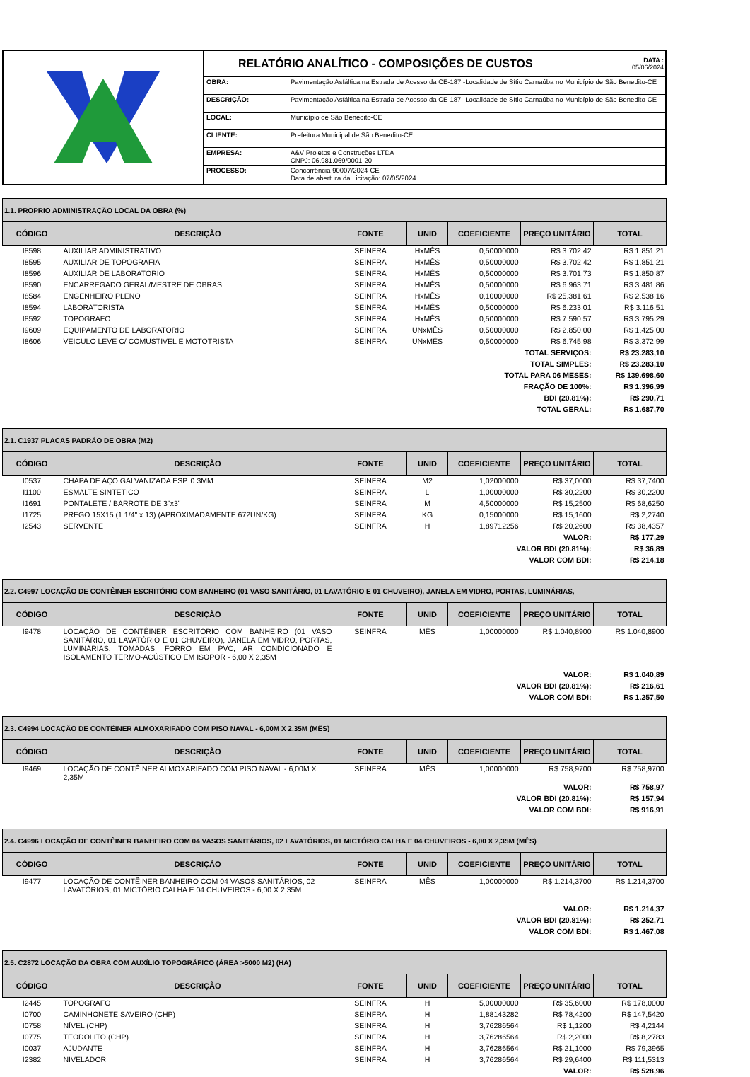RELATÓRIO ANALÍTICO - COMPOSIÇÕES DE CUSTOS DATA :
05/06/2024
| OBRA: | Pavimentação Asfáltica na Estrada de Acesso da CE-187 -Localidade de Sítio Carnaúba no Município de São Benedito-CE |
| DESCRIÇÃO: | Pavimentação Asfáltica na Estrada de Acesso da CE-187 -Localidade de Sítio Carnaúba no Município de São Benedito-CE |
| LOCAL: | Município de São Benedito-CE |
| CLIENTE: | Prefeitura Municipal de São Benedito-CE |
| EMPRESA: | A&V Projetos e Construções LTDA CNPJ: 06.981.069/0001-20 |
| PROCESSO: | Concorrência 90007/2024-CE Data de abertura da Licitação: 07/05/2024 |
| 1.1. PROPRIO ADMINISTRAÇÃO LOCAL DA OBRA (%) | | | | | | |
| --- | --- | --- | --- | --- | --- | --- |
| CÓDIGO | DESCRIÇÃO | FONTE | UNID | COEFICIENTE | PREÇO UNITÁRIO | TOTAL |
| I8598 | AUXILIAR ADMINISTRATIVO | SEINFRA | HxMÊS | 0,50000000 | R$ 3.702,42 | R$ 1.851,21 |
| I8595 | AUXILIAR DE TOPOGRAFIA | SEINFRA | HxMÊS | 0,50000000 | R$ 3.702,42 | R$ 1.851,21 |
| I8596 | AUXILIAR DE LABORATÓRIO | SEINFRA | HxMÊS | 0,50000000 | R$ 3.701,73 | R$ 1.850,87 |
| I8590 | ENCARREGADO GERAL/MESTRE DE OBRAS | SEINFRA | HxMÊS | 0,50000000 | R$ 6.963,71 | R$ 3.481,86 |
| I8584 | ENGENHEIRO PLENO | SEINFRA | HxMÊS | 0,10000000 | R$ 25.381,61 | R$ 2.538,16 |
| I8594 | LABORATORISTA | SEINFRA | HxMÊS | 0,50000000 | R$ 6.233,01 | R$ 3.116,51 |
| I8592 | TOPOGRAFO | SEINFRA | HxMÊS | 0,50000000 | R$ 7.590,57 | R$ 3.795,29 |
| I9609 | EQUIPAMENTO DE LABORATORIO | SEINFRA | UNxMÊS | 0,50000000 | R$ 2.850,00 | R$ 1.425,00 |
| I8606 | VEICULO LEVE C/ COMUSTIVEL E MOTOTRISTA | SEINFRA | UNxMÊS | 0,50000000 | R$ 6.745,98 | R$ 3.372,99 |
| TOTAL SERVIÇOS: | | | | | | R$ 23.283,10 |
| TOTAL SIMPLES: | | | | | | R$ 23.283,10 |
| TOTAL PARA 06 MESES: | | | | | | R$ 139.698,60 |
| FRAÇÃO DE 100%: | | | | | | R$ 1.396,99 |
| BDI (20.81%): | | | | | | R$ 290,71 |
| TOTAL GERAL: | | | | | | R$ 1.687,70 |
| 2.1. C1937 PLACAS PADRÃO DE OBRA (M2) | | | | | | |
| --- | --- | --- | --- | --- | --- | --- |
| CÓDIGO | DESCRIÇÃO | FONTE | UNID | COEFICIENTE | PREÇO UNITÁRIO | TOTAL |
| I0537 | CHAPA DE AÇO GALVANIZADA ESP. 0.3MM | SEINFRA | M2 | 1,02000000 | R$ 37,0000 | R$ 37,7400 |
| I1100 | ESMALTE SINTETICO | SEINFRA | L | 1,00000000 | R$ 30,2200 | R$ 30,2200 |
| I1691 | PONTALETE / BARROTE DE 3"x3" | SEINFRA | M | 4,50000000 | R$ 15,2500 | R$ 68,6250 |
| I1725 | PREGO 15X15 (1.1/4" x 13) (APROXIMADAMENTE 672UN/KG) | SEINFRA | KG | 0,15000000 | R$ 15,1600 | R$ 2,2740 |
| I2543 | SERVENTE | SEINFRA | H | 1,89712256 | R$ 20,2600 | R$ 38,4357 |
| VALOR: | | | | | | R$ 177,29 |
| VALOR BDI (20.81%): | | | | | | R$ 36,89 |
| VALOR COM BDI: | | | | | | R$ 214,18 |
| 2.2. C4997 LOCAÇÃO DE CONTÊINER ESCRITÓRIO COM BANHEIRO (01 VASO SANITÁRIO, 01 LAVATÓRIO E 01 CHUVEIRO), JANELA EM VIDRO, PORTAS, LUMINÁRIAS, | | | | | | |
| --- | --- | --- | --- | --- | --- | --- |
| CÓDIGO | DESCRIÇÃO | FONTE | UNID | COEFICIENTE | PREÇO UNITÁRIO | TOTAL |
| I9478 | LOCAÇÃO DE CONTÊINER ESCRITÓRIO COM BANHEIRO (01 VASO SANITÁRIO, 01 LAVATÓRIO E 01 CHUVEIRO), JANELA EM VIDRO, PORTAS, LUMINÁRIAS, TOMADAS, FORRO EM PVC, AR CONDICIONADO E ISOLAMENTO TERMO-ACÚSTICO EM ISOPOR - 6,00 X 2,35M | SEINFRA | MÊS | 1,00000000 | R$ 1.040,8900 | R$ 1.040,8900 |
| VALOR: | | | | | | R$ 1.040,89 |
| VALOR BDI (20.81%): | | | | | | R$ 216,61 |
| VALOR COM BDI: | | | | | | R$ 1.257,50 |
| 2.3. C4994 LOCAÇÃO DE CONTÊINER ALMOXARIFADO COM PISO NAVAL - 6,00M X 2,35M (MÊS) | | | | | | |
| --- | --- | --- | --- | --- | --- | --- |
| CÓDIGO | DESCRIÇÃO | FONTE | UNID | COEFICIENTE | PREÇO UNITÁRIO | TOTAL |
| I9469 | LOCAÇÃO DE CONTÊINER ALMOXARIFADO COM PISO NAVAL - 6,00M X 2,35M | SEINFRA | MÊS | 1,00000000 | R$ 758,9700 | R$ 758,9700 |
| VALOR: | | | | | | R$ 758,97 |
| VALOR BDI (20.81%): | | | | | | R$ 157,94 |
| VALOR COM BDI: | | | | | | R$ 916,91 |
| 2.4. C4996 LOCAÇÃO DE CONTÊINER BANHEIRO COM 04 VASOS SANITÁRIOS, 02 LAVATÓRIOS, 01 MICTÓRIO CALHA E 04 CHUVEIROS - 6,00 X 2,35M (MÊS) | | | | | | |
| --- | --- | --- | --- | --- | --- | --- |
| CÓDIGO | DESCRIÇÃO | FONTE | UNID | COEFICIENTE | PREÇO UNITÁRIO | TOTAL |
| I9477 | LOCAÇÃO DE CONTÊINER BANHEIRO COM 04 VASOS SANITÁRIOS, 02 LAVATÓRIOS, 01 MICTÓRIO CALHA E 04 CHUVEIROS - 6,00 X 2,35M | SEINFRA | MÊS | 1,00000000 | R$ 1.214,3700 | R$ 1.214,3700 |
| VALOR: | | | | | | R$ 1.214,37 |
| VALOR BDI (20.81%): | | | | | | R$ 252,71 |
| VALOR COM BDI: | | | | | | R$ 1.467,08 |
| 2.5. C2872 LOCAÇÃO DA OBRA COM AUXÍLIO TOPOGRÁFICO (ÁREA >5000 M2) (HA) | | | | | | |
| --- | --- | --- | --- | --- | --- | --- |
| CÓDIGO | DESCRIÇÃO | FONTE | UNID | COEFICIENTE | PREÇO UNITÁRIO | TOTAL |
| I2445 | TOPOGRAFO | SEINFRA | H | 5,00000000 | R$ 35,6000 | R$ 178,0000 |
| I0700 | CAMINHONETE SAVEIRO (CHP) | SEINFRA | H | 1,88143282 | R$ 78,4200 | R$ 147,5420 |
| I0758 | NÍVEL (CHP) | SEINFRA | H | 3,76286564 | R$ 1,1200 | R$ 4,2144 |
| I0775 | TEODOLITO (CHP) | SEINFRA | H | 3,76286564 | R$ 2,2000 | R$ 8,2783 |
| I0037 | AJUDANTE | SEINFRA | H | 3,76286564 | R$ 21,1000 | R$ 79,3965 |
| I2382 | NIVELADOR | SEINFRA | H | 3,76286564 | R$ 29,6400 | R$ 111,5313 |
| VALOR: | | | | | | R$ 528,96 |